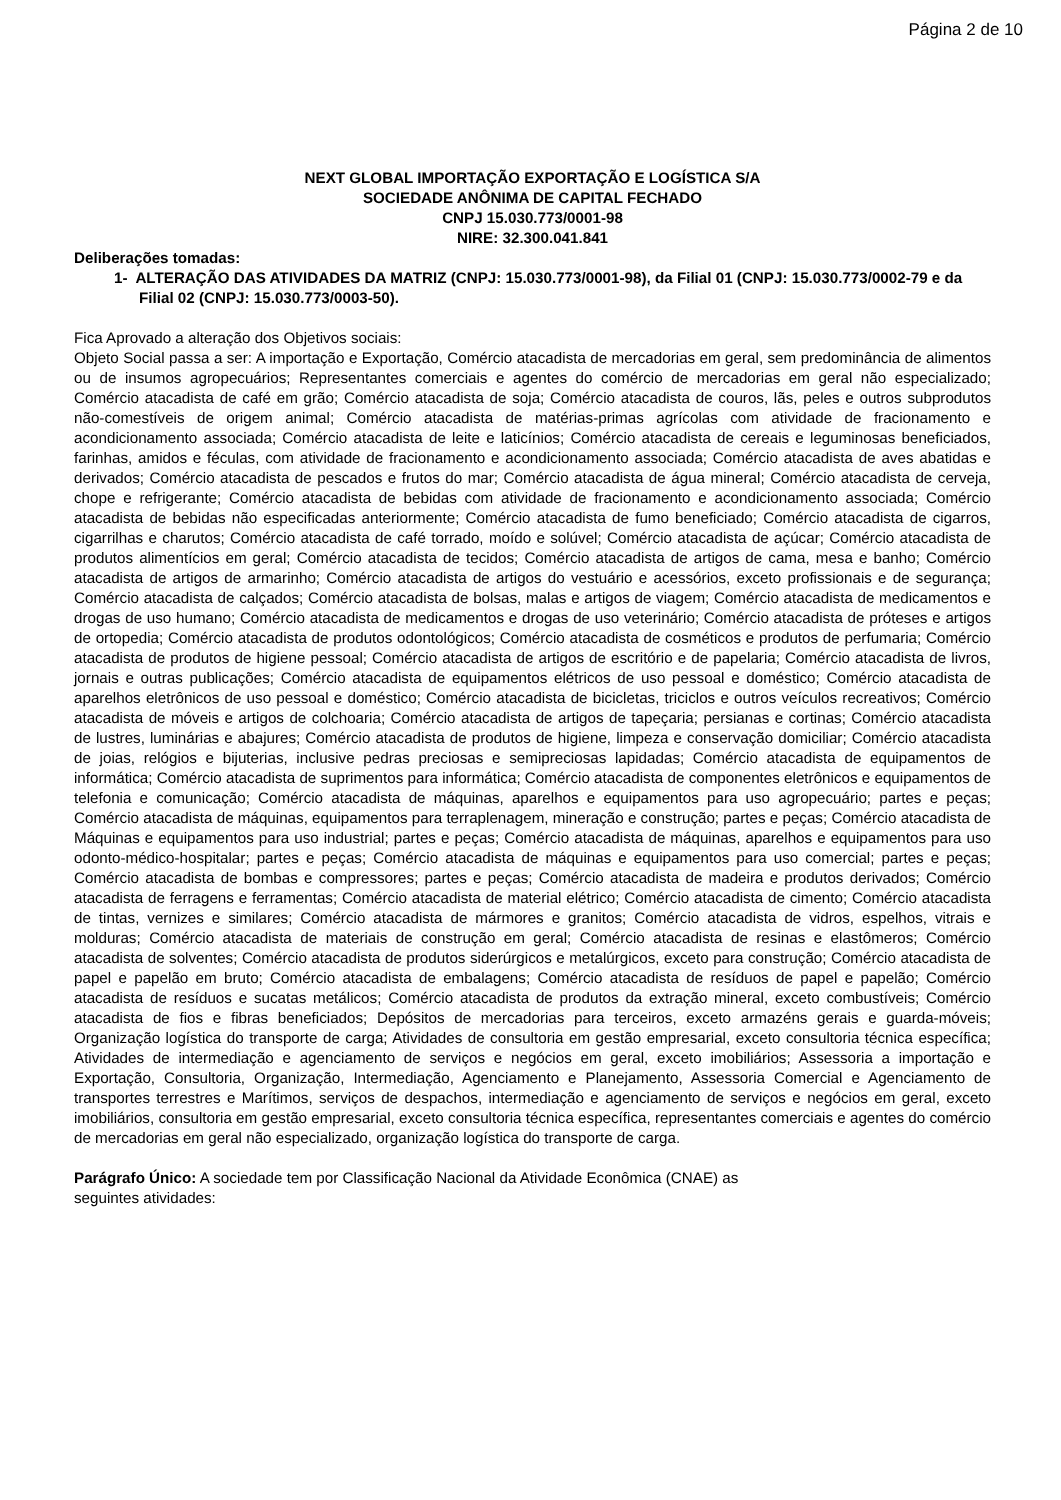Página 2 de 10
NEXT GLOBAL IMPORTAÇÃO EXPORTAÇÃO E LOGÍSTICA S/A
SOCIEDADE ANÔNIMA DE CAPITAL FECHADO
CNPJ 15.030.773/0001-98
NIRE: 32.300.041.841
Deliberações tomadas:
1- ALTERAÇÃO DAS ATIVIDADES DA MATRIZ (CNPJ: 15.030.773/0001-98), da Filial 01 (CNPJ: 15.030.773/0002-79 e da Filial 02 (CNPJ: 15.030.773/0003-50).
Fica Aprovado a alteração dos Objetivos sociais:
Objeto Social passa a ser: A importação e Exportação, Comércio atacadista de mercadorias em geral, sem predominância de alimentos ou de insumos agropecuários; Representantes comerciais e agentes do comércio de mercadorias em geral não especializado; Comércio atacadista de café em grão; Comércio atacadista de soja; Comércio atacadista de couros, lãs, peles e outros subprodutos não-comestíveis de origem animal; Comércio atacadista de matérias-primas agrícolas com atividade de fracionamento e acondicionamento associada; Comércio atacadista de leite e laticínios; Comércio atacadista de cereais e leguminosas beneficiados, farinhas, amidos e féculas, com atividade de fracionamento e acondicionamento associada; Comércio atacadista de aves abatidas e derivados; Comércio atacadista de pescados e frutos do mar; Comércio atacadista de água mineral; Comércio atacadista de cerveja, chope e refrigerante; Comércio atacadista de bebidas com atividade de fracionamento e acondicionamento associada; Comércio atacadista de bebidas não especificadas anteriormente; Comércio atacadista de fumo beneficiado; Comércio atacadista de cigarros, cigarrilhas e charutos; Comércio atacadista de café torrado, moído e solúvel; Comércio atacadista de açúcar; Comércio atacadista de produtos alimentícios em geral; Comércio atacadista de tecidos; Comércio atacadista de artigos de cama, mesa e banho; Comércio atacadista de artigos de armarinho; Comércio atacadista de artigos do vestuário e acessórios, exceto profissionais e de segurança; Comércio atacadista de calçados; Comércio atacadista de bolsas, malas e artigos de viagem; Comércio atacadista de medicamentos e drogas de uso humano; Comércio atacadista de medicamentos e drogas de uso veterinário; Comércio atacadista de próteses e artigos de ortopedia; Comércio atacadista de produtos odontológicos; Comércio atacadista de cosméticos e produtos de perfumaria; Comércio atacadista de produtos de higiene pessoal; Comércio atacadista de artigos de escritório e de papelaria; Comércio atacadista de livros, jornais e outras publicações; Comércio atacadista de equipamentos elétricos de uso pessoal e doméstico; Comércio atacadista de aparelhos eletrônicos de uso pessoal e doméstico; Comércio atacadista de bicicletas, triciclos e outros veículos recreativos; Comércio atacadista de móveis e artigos de colchoaria; Comércio atacadista de artigos de tapeçaria; persianas e cortinas; Comércio atacadista de lustres, luminárias e abajures; Comércio atacadista de produtos de higiene, limpeza e conservação domiciliar; Comércio atacadista de joias, relógios e bijuterias, inclusive pedras preciosas e semipreciosas lapidadas; Comércio atacadista de equipamentos de informática; Comércio atacadista de suprimentos para informática; Comércio atacadista de componentes eletrônicos e equipamentos de telefonia e comunicação; Comércio atacadista de máquinas, aparelhos e equipamentos para uso agropecuário; partes e peças; Comércio atacadista de máquinas, equipamentos para terraplenagem, mineração e construção; partes e peças; Comércio atacadista de Máquinas e equipamentos para uso industrial; partes e peças; Comércio atacadista de máquinas, aparelhos e equipamentos para uso odonto-médico-hospitalar; partes e peças; Comércio atacadista de máquinas e equipamentos para uso comercial; partes e peças; Comércio atacadista de bombas e compressores; partes e peças; Comércio atacadista de madeira e produtos derivados; Comércio atacadista de ferragens e ferramentas; Comércio atacadista de material elétrico; Comércio atacadista de cimento; Comércio atacadista de tintas, vernizes e similares; Comércio atacadista de mármores e granitos; Comércio atacadista de vidros, espelhos, vitrais e molduras; Comércio atacadista de materiais de construção em geral; Comércio atacadista de resinas e elastômeros; Comércio atacadista de solventes; Comércio atacadista de produtos siderúrgicos e metalúrgicos, exceto para construção; Comércio atacadista de papel e papelão em bruto; Comércio atacadista de embalagens; Comércio atacadista de resíduos de papel e papelão; Comércio atacadista de resíduos e sucatas metálicos; Comércio atacadista de produtos da extração mineral, exceto combustíveis; Comércio atacadista de fios e fibras beneficiados; Depósitos de mercadorias para terceiros, exceto armazéns gerais e guarda-móveis; Organização logística do transporte de carga; Atividades de consultoria em gestão empresarial, exceto consultoria técnica específica; Atividades de intermediação e agenciamento de serviços e negócios em geral, exceto imobiliários; Assessoria a importação e Exportação, Consultoria, Organização, Intermediação, Agenciamento e Planejamento, Assessoria Comercial e Agenciamento de transportes terrestres e Marítimos, serviços de despachos, intermediação e agenciamento de serviços e negócios em geral, exceto imobiliários, consultoria em gestão empresarial, exceto consultoria técnica específica, representantes comerciais e agentes do comércio de mercadorias em geral não especializado, organização logística do transporte de carga.
Parágrafo Único: A sociedade tem por Classificação Nacional da Atividade Econômica (CNAE) as
seguintes atividades: